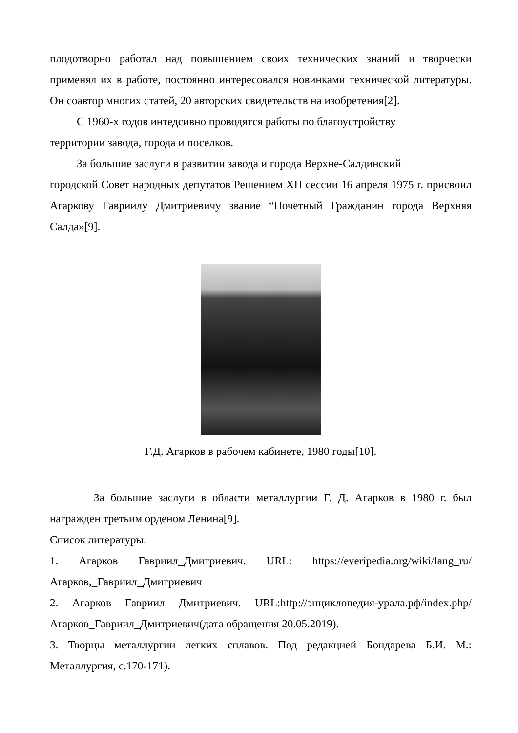плодотворно работал над повышением своих технических знаний и творчески применял их в работе, постоянно интересовался новинками технической литературы. Он соавтор многих статей, 20 авторских свидетельств на изобретения[2].
С 1960-х годов интедсивно проводятся работы по благоустройству
территории завода, города и поселков.
За большие заслуги в развитии завода и города Верхне-Салдинский
городской Совет народных депутатов Решением ХП сессии 16 апреля 1975 г. присвоил Агаркову Гавриилу Дмитриевичу звание “Почетный Гражданин города Верхняя Салда»[9].
Г.Д. Агарков в рабочем кабинете, 1980 годы[10].
За большие заслуги в области металлургии Г. Д. Агарков в 1980 г. был награжден третьим орденом Ленина[9].
Список литературы.
1. Агарков Гавриил_Дмитриевич. URL: https://everipedia.org/wiki/lang_ru/Агарков,_Гавриил_Дмитриевич
2. Агарков Гавриил Дмитриевич. URL:http://энциклопедия-урала.рф/index.php/ Агарков_Гавриил_Дмитриевич(дата обращения 20.05.2019).
3. Творцы металлургии легких сплавов. Под редакцией Бондарева Б.И. М.: Металлургия, с.170-171).